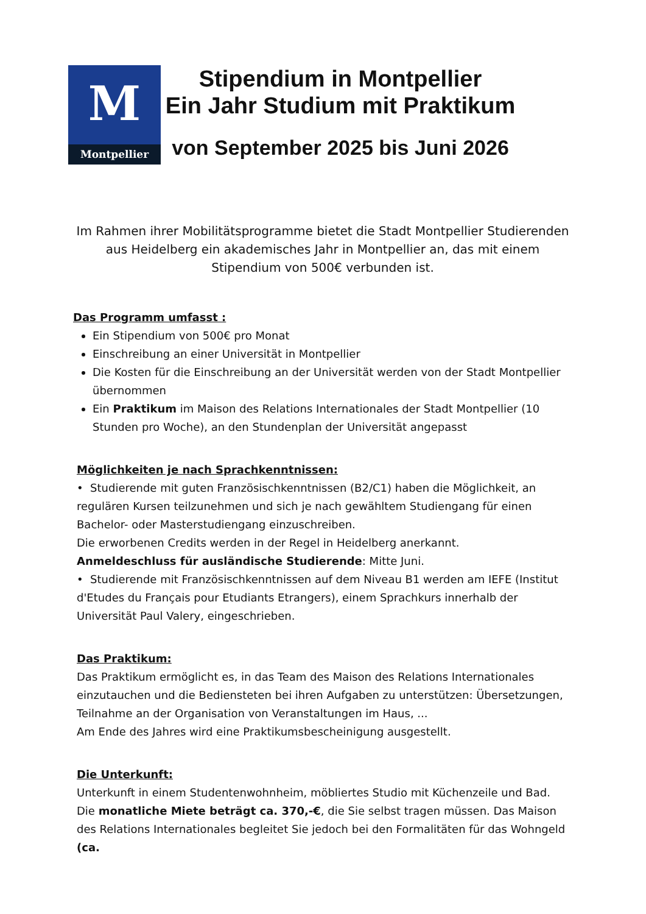M
Montpellier
Stipendium in Montpellier
Ein Jahr Studium mit Praktikum
von September 2025 bis Juni 2026
Im Rahmen ihrer Mobilitätsprogramme bietet die Stadt Montpellier Studierenden aus Heidelberg ein akademisches Jahr in Montpellier an, das mit einem Stipendium von 500€ verbunden ist.
Das Programm umfasst :
Ein Stipendium von 500€ pro Monat
Einschreibung an einer Universität in Montpellier
Die Kosten für die Einschreibung an der Universität werden von der Stadt Montpellier übernommen
Ein Praktikum im Maison des Relations Internationales der Stadt Montpellier (10 Stunden pro Woche), an den Stundenplan der Universität angepasst
Möglichkeiten je nach Sprachkenntnissen:
• Studierende mit guten Französischkenntnissen (B2/C1) haben die Möglichkeit, an regulären Kursen teilzunehmen und sich je nach gewähltem Studiengang für einen Bachelor- oder Masterstudiengang einzuschreiben.
Die erworbenen Credits werden in der Regel in Heidelberg anerkannt.
Anmeldeschluss für ausländische Studierende: Mitte Juni.
• Studierende mit Französischkenntnissen auf dem Niveau B1 werden am IEFE (Institut d'Etudes du Français pour Etudiants Etrangers), einem Sprachkurs innerhalb der Universität Paul Valery, eingeschrieben.
Das Praktikum:
Das Praktikum ermöglicht es, in das Team des Maison des Relations Internationales einzutauchen und die Bediensteten bei ihren Aufgaben zu unterstützen: Übersetzungen, Teilnahme an der Organisation von Veranstaltungen im Haus, ...
Am Ende des Jahres wird eine Praktikumsbescheinigung ausgestellt.
Die Unterkunft:
Unterkunft in einem Studentenwohnheim, möbliertes Studio mit Küchenzeile und Bad.
Die monatliche Miete beträgt ca. 370,-€, die Sie selbst tragen müssen. Das Maison des Relations Internationales begleitet Sie jedoch bei den Formalitäten für das Wohngeld (ca.